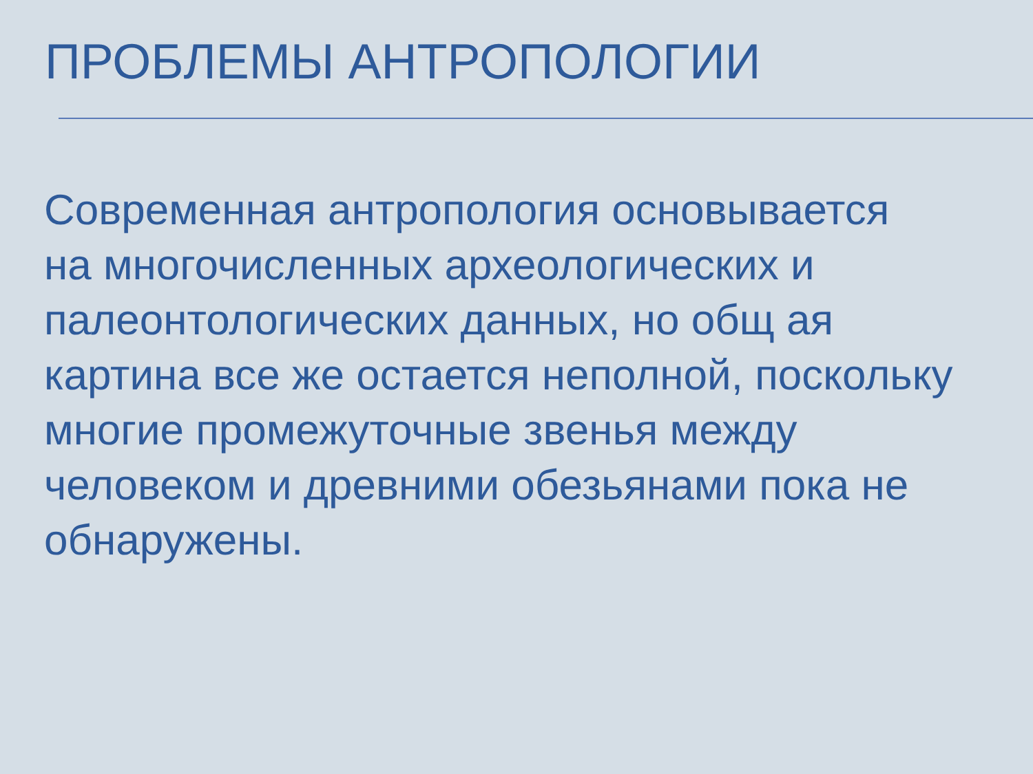ПРОБЛЕМЫ АНТРОПОЛОГИИ
Современная антропология основывается
на многочисленных археологических и
палеонтологических данных, но общ ая
картина все же остается неполной, поскольку
многие промежуточные звенья между
человеком и древними обезьянами пока не
обнаружены.